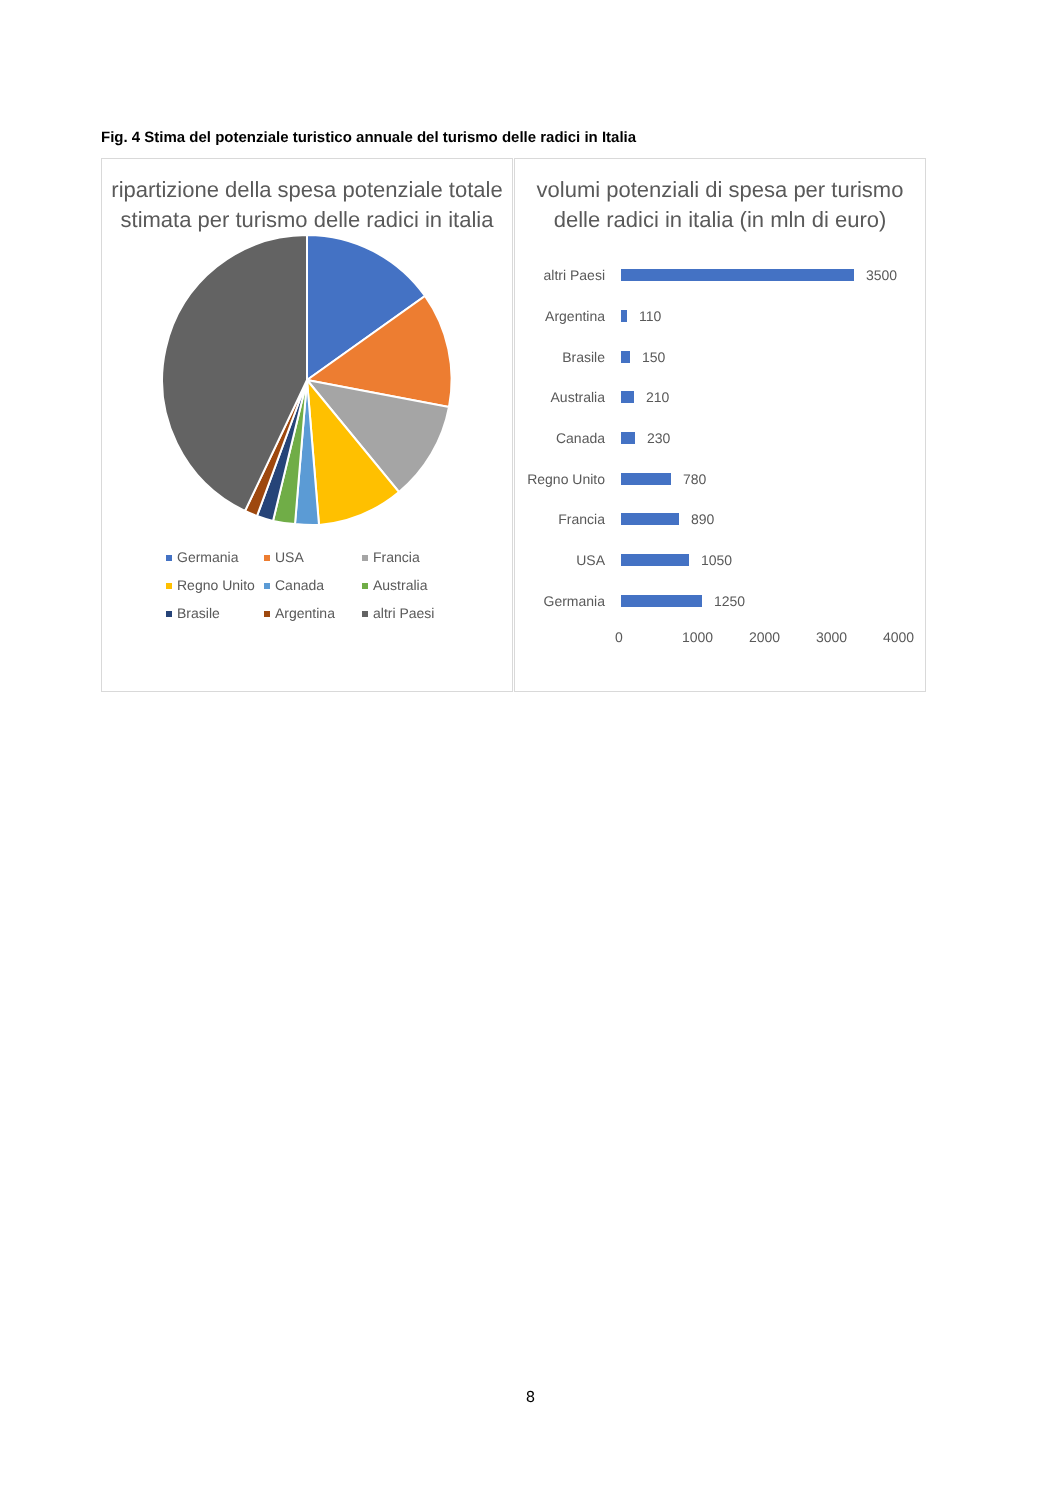Fig. 4 Stima del potenziale turistico annuale del turismo delle radici in Italia
ripartizione della spesa potenziale totale stimata per turismo delle radici in italia
Germania USA Francia Regno Unito Canada Australia Brasile Argentina altri Paesi
volumi potenziali di spesa per turismo delle radici in italia (in mln di euro)
altri Paesi
3500
Argentina
110
Brasile
150
Australia
210
Canada
230
Regno Unito
780
Francia
890
USA
1050
Germania
1250
0 1000 2000 3000 4000
8